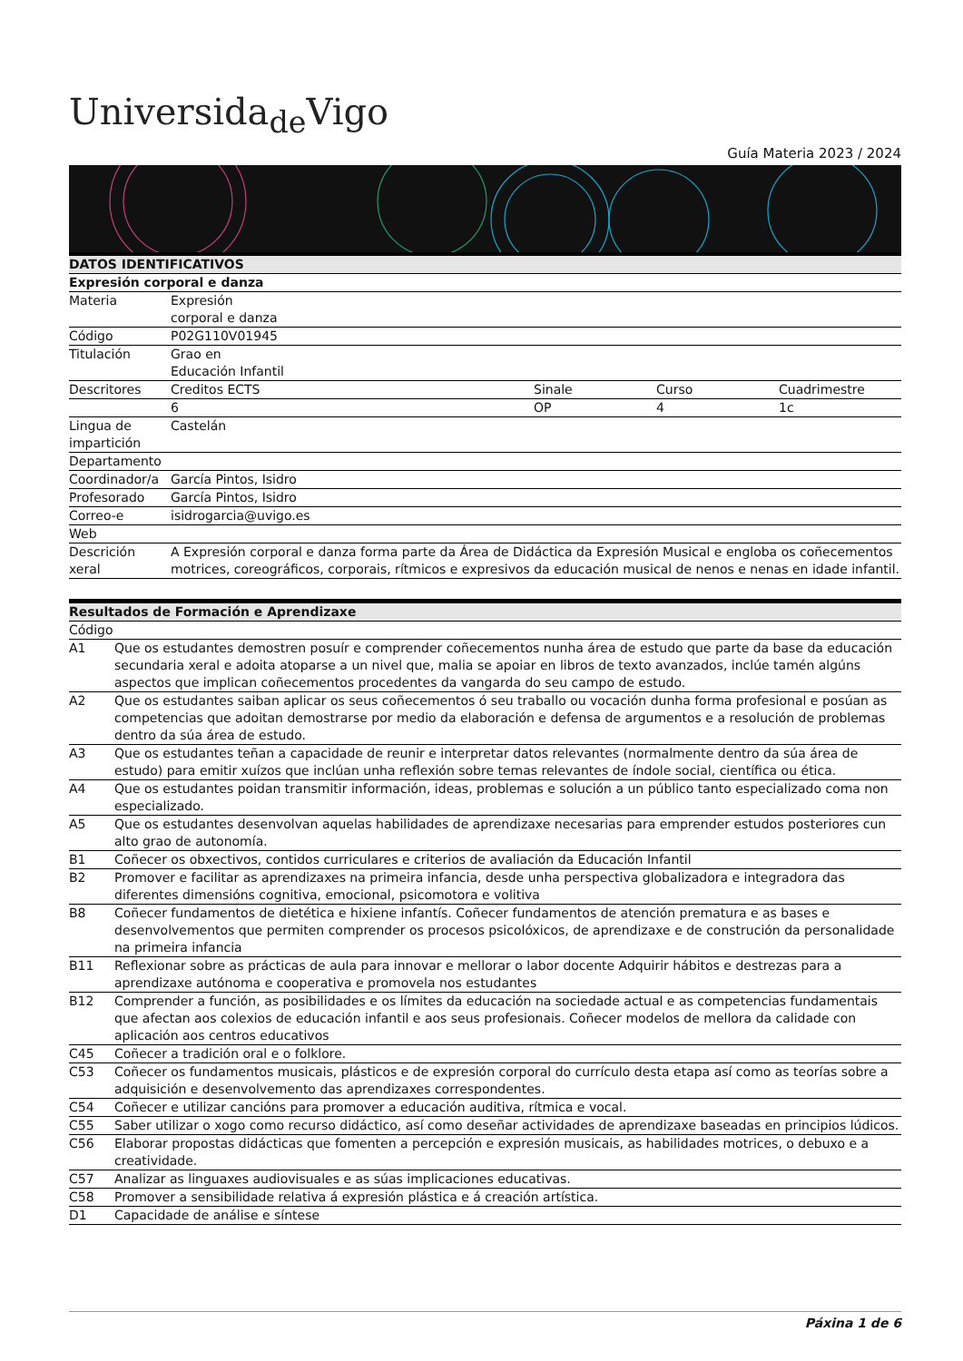Universida<sub>de</sub>Vigo
Guía Materia 2023 / 2024
| DATOS IDENTIFICATIVOS | | | | |
| --- | --- | --- | --- | --- |
| Expresión corporal e danza | | | | |
| Materia | Expresión corporal e danza | | | |
| Código | P02G110V01945 | | | |
| Titulación | Grao en Educación Infantil | | | |
| Descritores | Creditos ECTS | Sinale | Curso | Cuadrimestre |
| | 6 | OP | 4 | 1c |
| Lingua de impartición | Castelán | | | |
| Departamento | | | | |
| Coordinador/a | García Pintos, Isidro | | | |
| Profesorado | García Pintos, Isidro | | | |
| Correo-e | isidrogarcia@uvigo.es | | | |
| Web | | | | |
| Descrición xeral | A Expresión corporal e danza forma parte da Área de Didáctica da Expresión Musical e engloba os coñecementos motrices, coreográficos, corporais, rítmicos e expresivos da educación musical de nenos e nenas en idade infantil. | | | |
| Resultados de Formación e Aprendizaxe | |
| --- | --- |
| Código | |
| A1 | Que os estudantes demostren posuír e comprender coñecementos nunha área de estudo que parte da base da educación secundaria xeral e adoita atoparse a un nivel que, malia se apoiar en libros de texto avanzados, inclúe tamén algúns aspectos que implican coñecementos procedentes da vangarda do seu campo de estudo. |
| A2 | Que os estudantes saiban aplicar os seus coñecementos ó seu traballo ou vocación dunha forma profesional e posúan as competencias que adoitan demostrarse por medio da elaboración e defensa de argumentos e a resolución de problemas dentro da súa área de estudo. |
| A3 | Que os estudantes teñan a capacidade de reunir e interpretar datos relevantes (normalmente dentro da súa área de estudo) para emitir xuízos que inclúan unha reflexión sobre temas relevantes de índole social, científica ou ética. |
| A4 | Que os estudantes poidan transmitir información, ideas, problemas e solución a un público tanto especializado coma non especializado. |
| A5 | Que os estudantes desenvolvan aquelas habilidades de aprendizaxe necesarias para emprender estudos posteriores cun alto grao de autonomía. |
| B1 | Coñecer os obxectivos, contidos curriculares e criterios de avaliación da Educación Infantil |
| B2 | Promover e facilitar as aprendizaxes na primeira infancia, desde unha perspectiva globalizadora e integradora das diferentes dimensións cognitiva, emocional, psicomotora e volitiva |
| B8 | Coñecer fundamentos de dietética e hixiene infantís. Coñecer fundamentos de atención prematura e as bases e desenvolvementos que permiten comprender os procesos psicolóxicos, de aprendizaxe e de construción da personalidade na primeira infancia |
| B11 | Reflexionar sobre as prácticas de aula para innovar e mellorar o labor docente Adquirir hábitos e destrezas para a aprendizaxe autónoma e cooperativa e promovela nos estudantes |
| B12 | Comprender a función, as posibilidades e os límites da educación na sociedade actual e as competencias fundamentais que afectan aos colexios de educación infantil e aos seus profesionais. Coñecer modelos de mellora da calidade con aplicación aos centros educativos |
| C45 | Coñecer a tradición oral e o folklore. |
| C53 | Coñecer os fundamentos musicais, plásticos e de expresión corporal do currículo desta etapa así como as teorías sobre a adquisición e desenvolvemento das aprendizaxes correspondentes. |
| C54 | Coñecer e utilizar cancións para promover a educación auditiva, rítmica e vocal. |
| C55 | Saber utilizar o xogo como recurso didáctico, así como deseñar actividades de aprendizaxe baseadas en principios lúdicos. |
| C56 | Elaborar propostas didácticas que fomenten a percepción e expresión musicais, as habilidades motrices, o debuxo e a creatividade. |
| C57 | Analizar as linguaxes audiovisuales e as súas implicaciones educativas. |
| C58 | Promover a sensibilidade relativa á expresión plástica e á creación artística. |
| D1 | Capacidade de análise e síntese |
Páxina 1 de 6